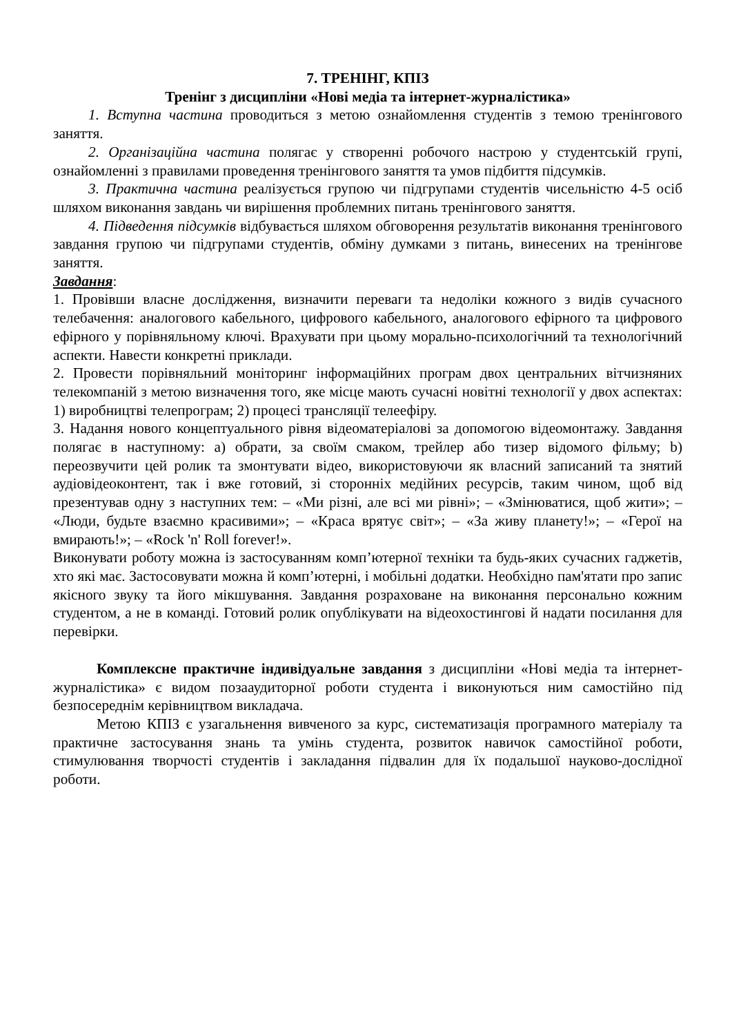7. ТРЕНІНГ, КПІЗ
Тренінг з дисципліни «Нові медіа та інтернет-журналістика»
1. Вступна частина проводиться з метою ознайомлення студентів з темою тренінгового заняття.
2. Організаційна частина полягає у створенні робочого настрою у студентській групі, ознайомленні з правилами проведення тренінгового заняття та умов підбиття підсумків.
3. Практична частина реалізується групою чи підгрупами студентів чисельністю 4-5 осіб шляхом виконання завдань чи вирішення проблемних питань тренінгового заняття.
4. Підведення підсумків відбувається шляхом обговорення результатів виконання тренінгового завдання групою чи підгрупами студентів, обміну думками з питань, винесених на тренінгове заняття.
Завдання:
1. Провівши власне дослідження, визначити переваги та недоліки кожного з видів сучасного телебачення: аналогового кабельного, цифрового кабельного, аналогового ефірного та цифрового ефірного у порівняльному ключі. Врахувати при цьому морально-психологічний та технологічний аспекти. Навести конкретні приклади.
2. Провести порівняльний моніторинг інформаційних програм двох центральних вітчизняних телекомпаній з метою визначення того, яке місце мають сучасні новітні технології у двох аспектах: 1) виробництві телепрограм; 2) процесі трансляції телеефіру.
3. Надання нового концептуального рівня відеоматеріалові за допомогою відеомонтажу. Завдання полягає в наступному: a) обрати, за своїм смаком, трейлер або тизер відомого фільму; b) переозвучити цей ролик та змонтувати відео, використовуючи як власний записаний та знятий аудіовідеоконтент, так і вже готовий, зі сторонніх медійних ресурсів, таким чином, щоб від презентував одну з наступних тем: – «Ми різні, але всі ми рівні»; – «Змінюватися, щоб жити»; – «Люди, будьте взаємно красивими»; – «Краса врятує світ»; – «За живу планету!»; – «Герої на вмирають!»; – «Rock 'n' Roll forever!».
Виконувати роботу можна із застосуванням комп’ютерної техніки та будь-яких сучасних гаджетів, хто які має. Застосовувати можна й комп’ютерні, і мобільні додатки. Необхідно пам'ятати про запис якісного звуку та його мікшування. Завдання розраховане на виконання персонально кожним студентом, а не в команді. Готовий ролик опублікувати на відеохостингові й надати посилання для перевірки.
Комплексне практичне індивідуальне завдання з дисципліни «Нові медіа та інтернет-журналістика» є видом позааудиторної роботи студента і виконуються ним самостійно під безпосереднім керівництвом викладача.
Метою КПІЗ є узагальнення вивченого за курс, систематизація програмного матеріалу та практичне застосування знань та умінь студента, розвиток навичок самостійної роботи, стимулювання творчості студентів і закладання підвалин для їх подальшої науково-дослідної роботи.